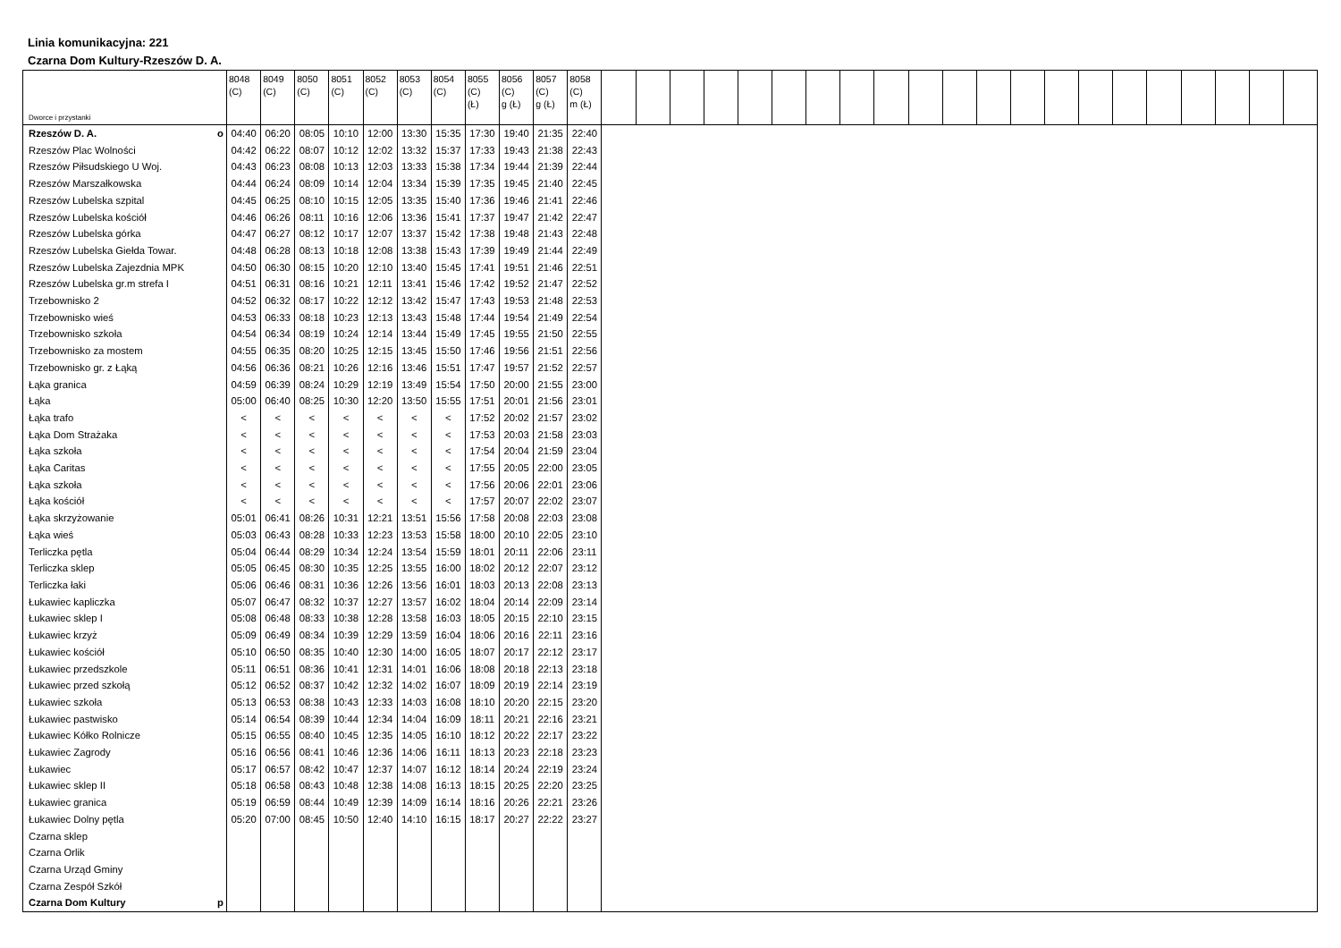Linia komunikacyjna: 221
Czarna Dom Kultury-Rzeszów D. A.
| Dworce i przystanki | 8048 (C) | 8049 (C) | 8050 (C) | 8051 (C) | 8052 (C) | 8053 (C) | 8054 (C) | 8055 (C) (Ł) | 8056 (C) g (Ł) | 8057 (C) g (Ł) | 8058 (C) m (Ł) | | | | | | | | | | | | | | | | | | | | | |
| --- | --- | --- | --- | --- | --- | --- | --- | --- | --- | --- | --- | --- | --- | --- | --- | --- | --- | --- | --- | --- | --- | --- | --- | --- | --- | --- | --- | --- | --- | --- | --- | --- |
| Rzeszów D. A. o | 04:40 | 06:20 | 08:05 | 10:10 | 12:00 | 13:30 | 15:35 | 17:30 | 19:40 | 21:35 | 22:40 | | | | | | | | | | | | | | | | | | | | | |
| Rzeszów Plac Wolności | 04:42 | 06:22 | 08:07 | 10:12 | 12:02 | 13:32 | 15:37 | 17:33 | 19:43 | 21:38 | 22:43 | | | | | | | | | | | | | | | | | | | | | |
| Rzeszów Piłsudskiego U Woj. | 04:43 | 06:23 | 08:08 | 10:13 | 12:03 | 13:33 | 15:38 | 17:34 | 19:44 | 21:39 | 22:44 | | | | | | | | | | | | | | | | | | | | | |
| Rzeszów Marszałkowska | 04:44 | 06:24 | 08:09 | 10:14 | 12:04 | 13:34 | 15:39 | 17:35 | 19:45 | 21:40 | 22:45 | | | | | | | | | | | | | | | | | | | | | |
| Rzeszów Lubelska szpital | 04:45 | 06:25 | 08:10 | 10:15 | 12:05 | 13:35 | 15:40 | 17:36 | 19:46 | 21:41 | 22:46 | | | | | | | | | | | | | | | | | | | | | |
| Rzeszów Lubelska kościół | 04:46 | 06:26 | 08:11 | 10:16 | 12:06 | 13:36 | 15:41 | 17:37 | 19:47 | 21:42 | 22:47 | | | | | | | | | | | | | | | | | | | | | |
| Rzeszów Lubelska górka | 04:47 | 06:27 | 08:12 | 10:17 | 12:07 | 13:37 | 15:42 | 17:38 | 19:48 | 21:43 | 22:48 | | | | | | | | | | | | | | | | | | | | | |
| Rzeszów Lubelska Giełda Towar. | 04:48 | 06:28 | 08:13 | 10:18 | 12:08 | 13:38 | 15:43 | 17:39 | 19:49 | 21:44 | 22:49 | | | | | | | | | | | | | | | | | | | | | |
| Rzeszów Lubelska Zajezdnia MPK | 04:50 | 06:30 | 08:15 | 10:20 | 12:10 | 13:40 | 15:45 | 17:41 | 19:51 | 21:46 | 22:51 | | | | | | | | | | | | | | | | | | | | | |
| Rzeszów Lubelska gr.m strefa I | 04:51 | 06:31 | 08:16 | 10:21 | 12:11 | 13:41 | 15:46 | 17:42 | 19:52 | 21:47 | 22:52 | | | | | | | | | | | | | | | | | | | | | |
| Trzebownisko 2 | 04:52 | 06:32 | 08:17 | 10:22 | 12:12 | 13:42 | 15:47 | 17:43 | 19:53 | 21:48 | 22:53 | | | | | | | | | | | | | | | | | | | | | |
| Trzebownisko wieś | 04:53 | 06:33 | 08:18 | 10:23 | 12:13 | 13:43 | 15:48 | 17:44 | 19:54 | 21:49 | 22:54 | | | | | | | | | | | | | | | | | | | | | |
| Trzebownisko szkoła | 04:54 | 06:34 | 08:19 | 10:24 | 12:14 | 13:44 | 15:49 | 17:45 | 19:55 | 21:50 | 22:55 | | | | | | | | | | | | | | | | | | | | | |
| Trzebownisko za mostem | 04:55 | 06:35 | 08:20 | 10:25 | 12:15 | 13:45 | 15:50 | 17:46 | 19:56 | 21:51 | 22:56 | | | | | | | | | | | | | | | | | | | | | |
| Trzebownisko gr. z Łąką | 04:56 | 06:36 | 08:21 | 10:26 | 12:16 | 13:46 | 15:51 | 17:47 | 19:57 | 21:52 | 22:57 | | | | | | | | | | | | | | | | | | | | | |
| Łąka granica | 04:59 | 06:39 | 08:24 | 10:29 | 12:19 | 13:49 | 15:54 | 17:50 | 20:00 | 21:55 | 23:00 | | | | | | | | | | | | | | | | | | | | | |
| Łąka | 05:00 | 06:40 | 08:25 | 10:30 | 12:20 | 13:50 | 15:55 | 17:51 | 20:01 | 21:56 | 23:01 | | | | | | | | | | | | | | | | | | | | | |
| Łąka trafo | < | < | < | < | < | < | < | 17:52 | 20:02 | 21:57 | 23:02 | | | | | | | | | | | | | | | | | | | | | |
| Łąka Dom Strażaka | < | < | < | < | < | < | < | 17:53 | 20:03 | 21:58 | 23:03 | | | | | | | | | | | | | | | | | | | | | |
| Łąka szkoła | < | < | < | < | < | < | < | 17:54 | 20:04 | 21:59 | 23:04 | | | | | | | | | | | | | | | | | | | | | |
| Łąka Caritas | < | < | < | < | < | < | < | 17:55 | 20:05 | 22:00 | 23:05 | | | | | | | | | | | | | | | | | | | | | |
| Łąka szkoła | < | < | < | < | < | < | < | 17:56 | 20:06 | 22:01 | 23:06 | | | | | | | | | | | | | | | | | | | | | |
| Łąka kościół | < | < | < | < | < | < | < | 17:57 | 20:07 | 22:02 | 23:07 | | | | | | | | | | | | | | | | | | | | | |
| Łąka skrzyżowanie | 05:01 | 06:41 | 08:26 | 10:31 | 12:21 | 13:51 | 15:56 | 17:58 | 20:08 | 22:03 | 23:08 | | | | | | | | | | | | | | | | | | | | | |
| Łąka wieś | 05:03 | 06:43 | 08:28 | 10:33 | 12:23 | 13:53 | 15:58 | 18:00 | 20:10 | 22:05 | 23:10 | | | | | | | | | | | | | | | | | | | | | |
| Terliczka pętla | 05:04 | 06:44 | 08:29 | 10:34 | 12:24 | 13:54 | 15:59 | 18:01 | 20:11 | 22:06 | 23:11 | | | | | | | | | | | | | | | | | | | | | |
| Terliczka sklep | 05:05 | 06:45 | 08:30 | 10:35 | 12:25 | 13:55 | 16:00 | 18:02 | 20:12 | 22:07 | 23:12 | | | | | | | | | | | | | | | | | | | | | |
| Terliczka łaki | 05:06 | 06:46 | 08:31 | 10:36 | 12:26 | 13:56 | 16:01 | 18:03 | 20:13 | 22:08 | 23:13 | | | | | | | | | | | | | | | | | | | | | |
| Łukawiec kapliczka | 05:07 | 06:47 | 08:32 | 10:37 | 12:27 | 13:57 | 16:02 | 18:04 | 20:14 | 22:09 | 23:14 | | | | | | | | | | | | | | | | | | | | | |
| Łukawiec sklep I | 05:08 | 06:48 | 08:33 | 10:38 | 12:28 | 13:58 | 16:03 | 18:05 | 20:15 | 22:10 | 23:15 | | | | | | | | | | | | | | | | | | | | | |
| Łukawiec krzyż | 05:09 | 06:49 | 08:34 | 10:39 | 12:29 | 13:59 | 16:04 | 18:06 | 20:16 | 22:11 | 23:16 | | | | | | | | | | | | | | | | | | | | | |
| Łukawiec kościół | 05:10 | 06:50 | 08:35 | 10:40 | 12:30 | 14:00 | 16:05 | 18:07 | 20:17 | 22:12 | 23:17 | | | | | | | | | | | | | | | | | | | | | |
| Łukawiec przedszkole | 05:11 | 06:51 | 08:36 | 10:41 | 12:31 | 14:01 | 16:06 | 18:08 | 20:18 | 22:13 | 23:18 | | | | | | | | | | | | | | | | | | | | | |
| Łukawiec przed szkołą | 05:12 | 06:52 | 08:37 | 10:42 | 12:32 | 14:02 | 16:07 | 18:09 | 20:19 | 22:14 | 23:19 | | | | | | | | | | | | | | | | | | | | | |
| Łukawiec szkoła | 05:13 | 06:53 | 08:38 | 10:43 | 12:33 | 14:03 | 16:08 | 18:10 | 20:20 | 22:15 | 23:20 | | | | | | | | | | | | | | | | | | | | | |
| Łukawiec pastwisko | 05:14 | 06:54 | 08:39 | 10:44 | 12:34 | 14:04 | 16:09 | 18:11 | 20:21 | 22:16 | 23:21 | | | | | | | | | | | | | | | | | | | | | |
| Łukawiec Kółko Rolnicze | 05:15 | 06:55 | 08:40 | 10:45 | 12:35 | 14:05 | 16:10 | 18:12 | 20:22 | 22:17 | 23:22 | | | | | | | | | | | | | | | | | | | | | |
| Łukawiec Zagrody | 05:16 | 06:56 | 08:41 | 10:46 | 12:36 | 14:06 | 16:11 | 18:13 | 20:23 | 22:18 | 23:23 | | | | | | | | | | | | | | | | | | | | | |
| Łukawiec | 05:17 | 06:57 | 08:42 | 10:47 | 12:37 | 14:07 | 16:12 | 18:14 | 20:24 | 22:19 | 23:24 | | | | | | | | | | | | | | | | | | | | | |
| Łukawiec sklep II | 05:18 | 06:58 | 08:43 | 10:48 | 12:38 | 14:08 | 16:13 | 18:15 | 20:25 | 22:20 | 23:25 | | | | | | | | | | | | | | | | | | | | | |
| Łukawiec granica | 05:19 | 06:59 | 08:44 | 10:49 | 12:39 | 14:09 | 16:14 | 18:16 | 20:26 | 22:21 | 23:26 | | | | | | | | | | | | | | | | | | | | | |
| Łukawiec Dolny pętla | 05:20 | 07:00 | 08:45 | 10:50 | 12:40 | 14:10 | 16:15 | 18:17 | 20:27 | 22:22 | 23:27 | | | | | | | | | | | | | | | | | | | | | |
| Czarna sklep | | | | | | | | | | | | | | | | | | | | | | | | | | | | | | | | |
| Czarna Orlik | | | | | | | | | | | | | | | | | | | | | | | | | | | | | | | | |
| Czarna Urząd Gminy | | | | | | | | | | | | | | | | | | | | | | | | | | | | | | | | |
| Czarna Zespół Szkół | | | | | | | | | | | | | | | | | | | | | | | | | | | | | | | | |
| Czarna Dom Kultury p | | | | | | | | | | | | | | | | | | | | | | | | | | | | | | | | |